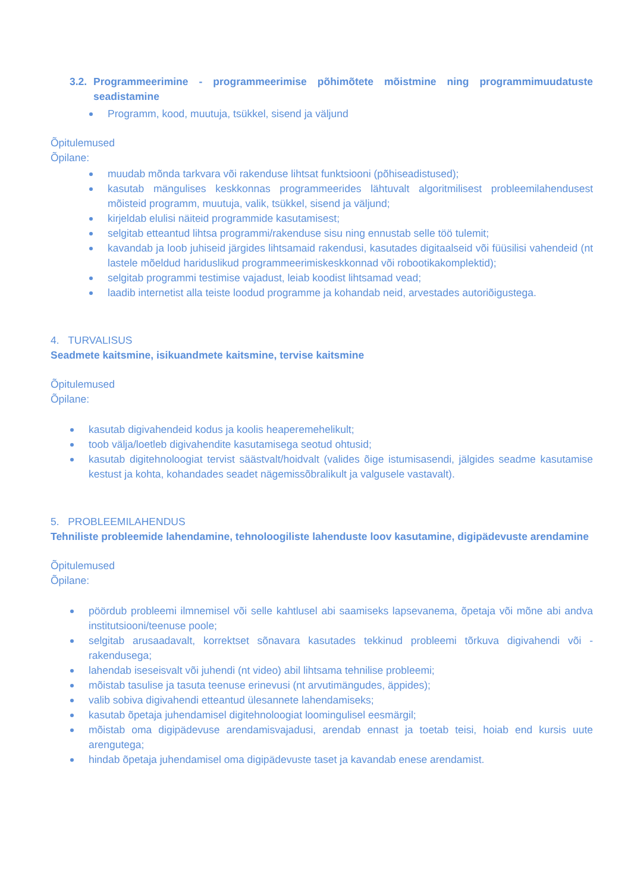3.2. Programmeerimine - programmeerimise põhimõtete mõistmine ning programmimuudatuste seadistamine
Programm, kood, muutuja, tsükkel, sisend ja väljund
Õpitulemused
Õpilane:
muudab mõnda tarkvara või rakenduse lihtsat funktsiooni (põhiseadistused);
kasutab mängulises keskkonnas programmeerides lähtuvalt algoritmilisest probleemilahendusest mõisteid programm, muutuja, valik, tsükkel, sisend ja väljund;
kirjeldab elulisi näiteid programmide kasutamisest;
selgitab etteantud lihtsa programmi/rakenduse sisu ning ennustab selle töö tulemit;
kavandab ja loob juhiseid järgides lihtsamaid rakendusi, kasutades digitaalseid või füüsilisi vahendeid (nt lastele mõeldud hariduslikud programmeerimiskeskkonnad või robootikakomplektid);
selgitab programmi testimise vajadust, leiab koodist lihtsamad vead;
laadib internetist alla teiste loodud programme ja kohandab neid, arvestades autoriõigustega.
4. TURVALISUS
Seadmete kaitsmine, isikuandmete kaitsmine, tervise kaitsmine
Õpitulemused
Õpilane:
kasutab digivahendeid kodus ja koolis heaperemehelikult;
toob välja/loetleb digivahendite kasutamisega seotud ohtusid;
kasutab digitehnoloogiat tervist säästvalt/hoidvalt (valides õige istumisasendi, jälgides seadme kasutamise kestust ja kohta, kohandades seadet nägemissõbralikult ja valgusele vastavalt).
5. PROBLEEMILAHENDUS
Tehniliste probleemide lahendamine, tehnoloogiliste lahenduste loov kasutamine, digipädevuste arendamine
Õpitulemused
Õpilane:
pöördub probleemi ilmnemisel või selle kahtlusel abi saamiseks lapsevanema, õpetaja või mõne abi andva institutsiooni/teenuse poole;
selgitab arusaadavalt, korrektset sõnavara kasutades tekkinud probleemi tõrkuva digivahendi või -rakendusega;
lahendab iseseisvalt või juhendi (nt video) abil lihtsama tehnilise probleemi;
mõistab tasulise ja tasuta teenuse erinevusi (nt arvutimängudes, äppides);
valib sobiva digivahendi etteantud ülesannete lahendamiseks;
kasutab õpetaja juhendamisel digitehnoloogiat loomingulisel eesmärgil;
mõistab oma digipädevuse arendamisvajadusi, arendab ennast ja toetab teisi, hoiab end kursis uute arengutega;
hindab õpetaja juhendamisel oma digipädevuste taset ja kavandab enese arendamist.